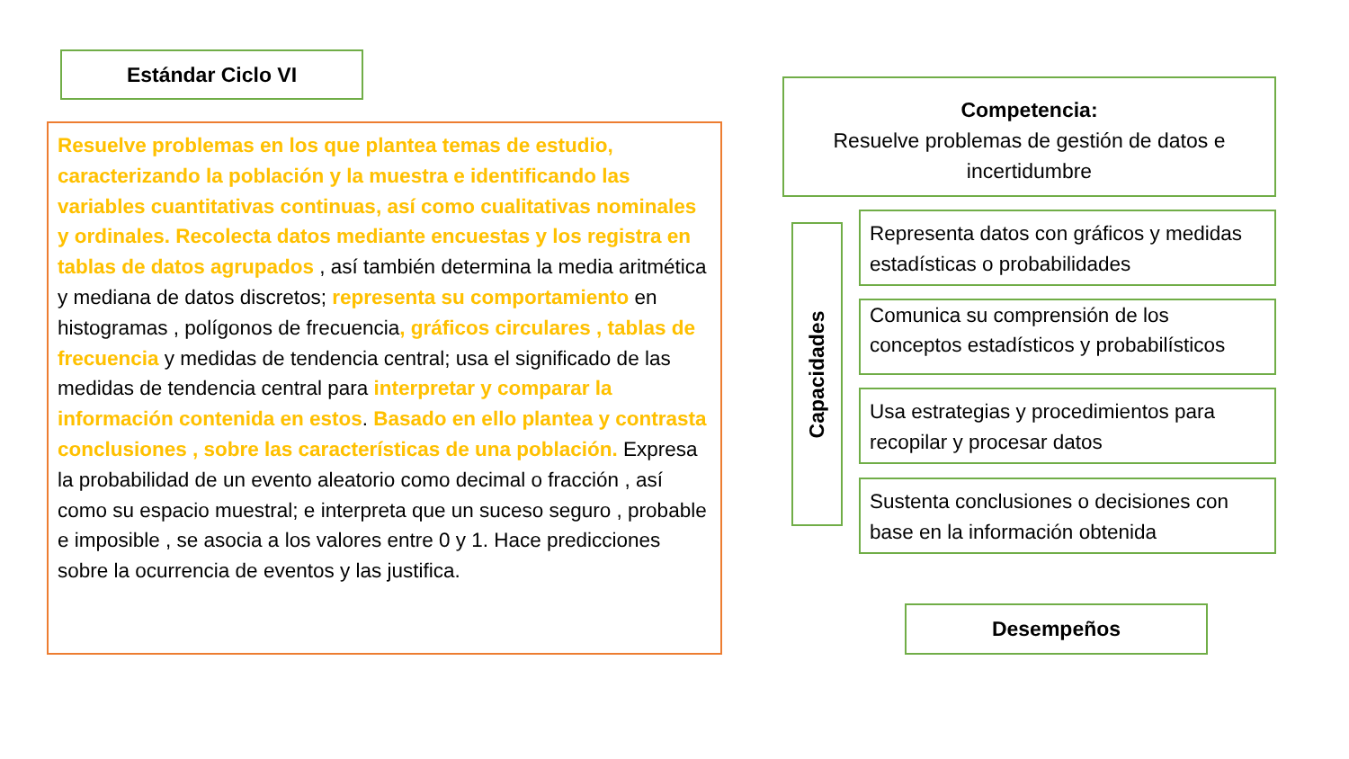Estándar Ciclo VI
Resuelve problemas en los que plantea temas de estudio, caracterizando la población y la muestra e identificando las variables cuantitativas continuas, así como cualitativas nominales y ordinales. Recolecta datos mediante encuestas y los registra en tablas de datos agrupados , así también determina la media aritmética y mediana de datos discretos; representa su comportamiento en histogramas , polígonos de frecuencia, gráficos circulares , tablas de frecuencia y medidas de tendencia central; usa el significado de las medidas de tendencia central para interpretar y comparar la información contenida en estos. Basado en ello plantea y contrasta conclusiones , sobre las características de una población. Expresa la probabilidad de un evento aleatorio como decimal o fracción , así como su espacio muestral; e interpreta que un suceso seguro , probable e imposible , se asocia a los valores entre 0 y 1. Hace predicciones sobre la ocurrencia de eventos y las justifica.
Competencia:
Resuelve problemas de gestión de datos e incertidumbre
Capacidades
Representa datos con gráficos y medidas estadísticas o probabilidades
Comunica su comprensión de los conceptos estadísticos y probabilísticos
Usa estrategias y procedimientos para recopilar y procesar datos
Sustenta conclusiones o decisiones con base en la información obtenida
Desempeños